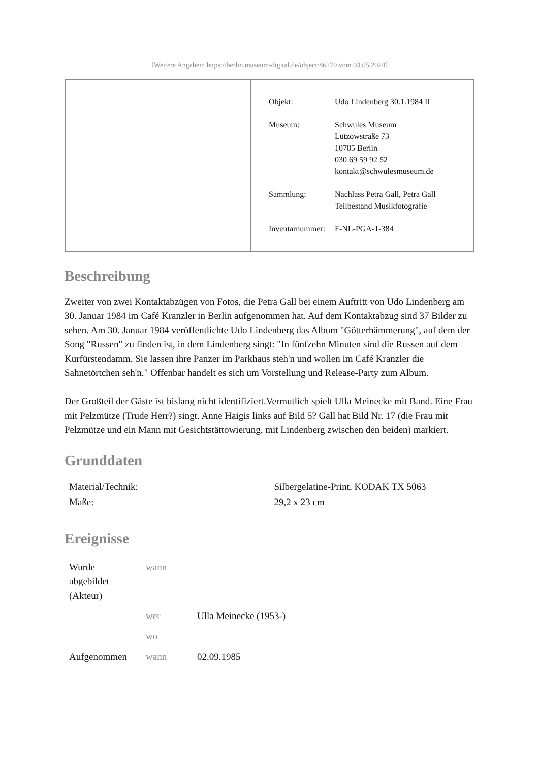[Weitere Angaben: https://berlin.museum-digital.de/object/86270 vom 03.05.2024]
| Objekt: | Udo Lindenberg 30.1.1984 II |
| Museum: | Schwules Museum Lützowstraße 73 10785 Berlin 030 69 59 92 52 kontakt@schwulesmuseum.de |
| Sammlung: | Nachlass Petra Gall, Petra Gall Teilbestand Musikfotografie |
| Inventarnummer: | F-NL-PGA-1-384 |
Beschreibung
Zweiter von zwei Kontaktabzügen von Fotos, die Petra Gall bei einem Auftritt von Udo Lindenberg am 30. Januar 1984 im Café Kranzler in Berlin aufgenommen hat. Auf dem Kontaktabzug sind 37 Bilder zu sehen. Am 30. Januar 1984 veröffentlichte Udo Lindenberg das Album "Götterhämmerung", auf dem der Song "Russen" zu finden ist, in dem Lindenberg singt: "In fünfzehn Minuten sind die Russen auf dem Kurfürstendamm. Sie lassen ihre Panzer im Parkhaus steh'n und wollen im Café Kranzler die Sahnetörtchen seh'n." Offenbar handelt es sich um Vorstellung und Release-Party zum Album.
Der Großteil der Gäste ist bislang nicht identifiziert.Vermutlich spielt Ulla Meinecke mit Band. Eine Frau mit Pelzmütze (Trude Herr?) singt. Anne Haigis links auf Bild 5? Gall hat Bild Nr. 17 (die Frau mit Pelzmütze und ein Mann mit Gesichtstättowierung, mit Lindenberg zwischen den beiden) markiert.
Grunddaten
| Material/Technik: | Silbergelatine-Print, KODAK TX 5063 |
| Maße: | 29,2 x 23 cm |
Ereignisse
| Wurde abgebildet (Akteur) | wann | |
| | wer | Ulla Meinecke (1953-) |
| | wo | |
| Aufgenommen | wann | 02.09.1985 |